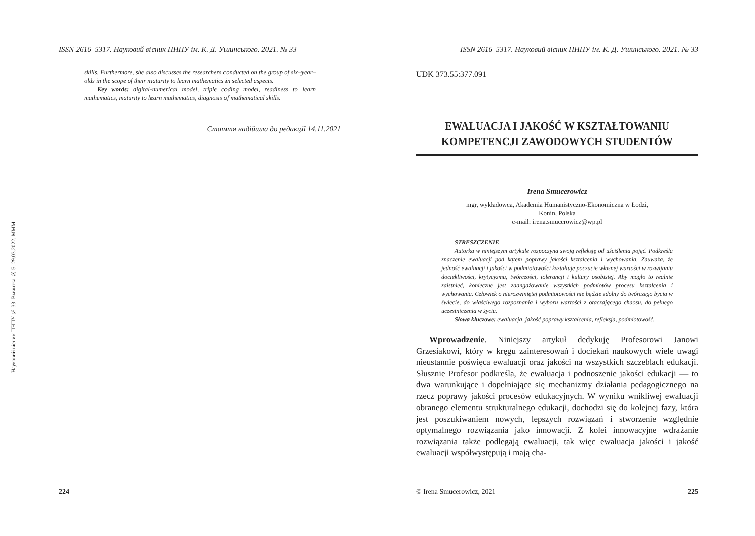Науковий вісник ПНПУ № 33. Вычитка № 5. 29.03.2022. MMM
ISSN 2616–5317. Науковий вісник ПНПУ ім. К. Д. Ушинського. 2021. № 33
skills. Furthermore, she also discusses the researchers conducted on the group of six–year–olds in the scope of their maturity to learn mathematics in selected aspects.
Key words: digital-numerical model, triple coding model, readiness to learn mathematics, maturity to learn mathematics, diagnosis of mathematical skills.
Стаття надійшла до редакції 14.11.2021
224
ISSN 2616–5317. Науковий вісник ПНПУ ім. К. Д. Ушинського. 2021. № 33
UDK 373.55:377.091
EWALUACJA I JAKOŚĆ W KSZTAŁTOWANIU
KOMPETENCJI ZAWODOWYCH STUDENTÓW
Irena Smucerowicz
mgr, wykładowca, Akademia Humanistyczno-Ekonomiczna w Łodzi,
Konin, Polska
e-mail: irena.smucerowicz@wp.pl
STRESZCZENIE
Autorka w niniejszym artykule rozpoczyna swoją refleksję od uściślenia pojęć. Podkreśla znaczenie ewaluacji pod kątem poprawy jakości kształcenia i wychowania. Zauważa, że jedność ewaluacji i jakości w podmiotowości kształtuje poczucie własnej wartości w rozwijaniu dociekliwości, krytycyzmu, twórczości, tolerancji i kultury osobistej. Aby mogło to realnie zaistnieć, konieczne jest zaangażowanie wszystkich podmiotów procesu kształcenia i wychowania. Człowiek o nierozwiniętej podmiotowości nie będzie zdolny do twórczego bycia w świecie, do właściwego rozpoznania i wyboru wartości z otaczającego chaosu, do pełnego uczestniczenia w życiu.
Słowa kluczowe: ewaluacja, jakość poprawy kształcenia, refleksja, podmiotowość.
Wprowadzenie. Niniejszy artykuł dedykuję Profesorowi Janowi Grzesiakowi, który w kręgu zainteresowań i dociekań naukowych wiele uwagi nieustannie poświęca ewaluacji oraz jakości na wszystkich szczeblach edukacji. Słusznie Profesor podkreśla, że ewaluacja i podnoszenie jakości edukacji — to dwa warunkujące i dopełniające się mechanizmy działania pedagogicznego na rzecz poprawy jakości procesów edukacyjnych. W wyniku wnikliwej ewaluacji obranego elementu strukturalnego edukacji, dochodzi się do kolejnej fazy, która jest poszukiwaniem nowych, lepszych rozwiązań i stworzenie względnie optymalnego rozwiązania jako innowacji. Z kolei innowacyjne wdrażanie rozwiązania także podlegają ewaluacji, tak więc ewaluacja jakości i jakość ewaluacji współwystępują i mają cha-
© Irena Smucerowicz, 2021 225